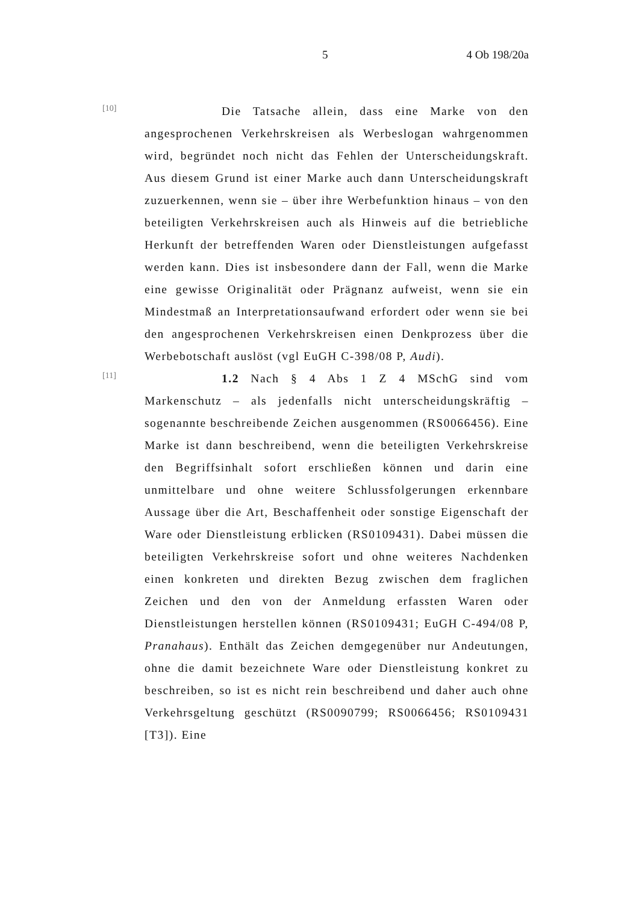5 4 Ob 198/20a
[10]
Die Tatsache allein, dass eine Marke von den angesprochenen Verkehrskreisen als Werbeslogan wahrgenommen wird, begründet noch nicht das Fehlen der Unterscheidungskraft. Aus diesem Grund ist einer Marke auch dann Unterscheidungskraft zuzuerkennen, wenn sie – über ihre Werbefunktion hinaus – von den beteiligten Verkehrskreisen auch als Hinweis auf die betriebliche Herkunft der betreffenden Waren oder Dienstleistungen aufgefasst werden kann. Dies ist insbesondere dann der Fall, wenn die Marke eine gewisse Originalität oder Prägnanz aufweist, wenn sie ein Mindestmaß an Interpretationsaufwand erfordert oder wenn sie bei den angesprochenen Verkehrskreisen einen Denkprozess über die Werbebotschaft auslöst (vgl EuGH C-398/08 P, Audi).
[11]
1.2 Nach § 4 Abs 1 Z 4 MSchG sind vom Markenschutz – als jedenfalls nicht unterscheidungskräftig – sogenannte beschreibende Zeichen ausgenommen (RS0066456). Eine Marke ist dann beschreibend, wenn die beteiligten Verkehrskreise den Begriffsinhalt sofort erschließen können und darin eine unmittelbare und ohne weitere Schlussfolgerungen erkennbare Aussage über die Art, Beschaffenheit oder sonstige Eigenschaft der Ware oder Dienstleistung erblicken (RS0109431). Dabei müssen die beteiligten Verkehrskreise sofort und ohne weiteres Nachdenken einen konkreten und direkten Bezug zwischen dem fraglichen Zeichen und den von der Anmeldung erfassten Waren oder Dienstleistungen herstellen können (RS0109431; EuGH C-494/08 P, Pranahaus). Enthält das Zeichen demgegenüber nur Andeutungen, ohne die damit bezeichnete Ware oder Dienstleistung konkret zu beschreiben, so ist es nicht rein beschreibend und daher auch ohne Verkehrsgeltung geschützt (RS0090799; RS0066456; RS0109431 [T3]). Eine